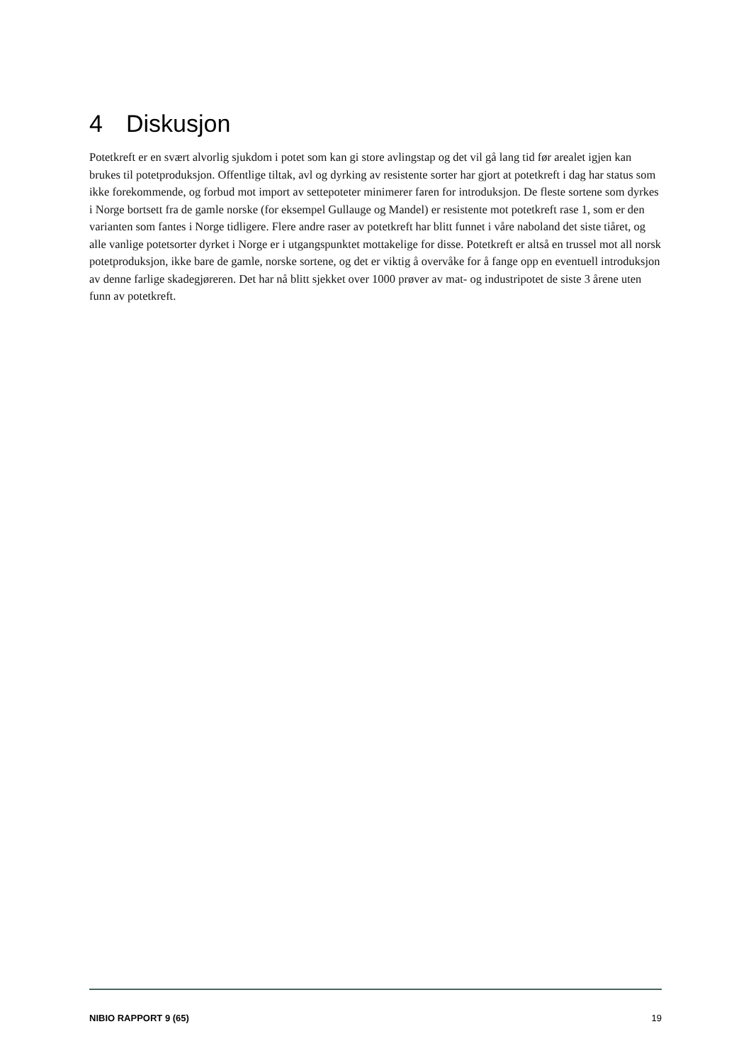4 Diskusjon
Potetkreft er en svært alvorlig sjukdom i potet som kan gi store avlingstap og det vil gå lang tid før arealet igjen kan brukes til potetproduksjon. Offentlige tiltak, avl og dyrking av resistente sorter har gjort at potetkreft i dag har status som ikke forekommende, og forbud mot import av settepoteter minimerer faren for introduksjon. De fleste sortene som dyrkes i Norge bortsett fra de gamle norske (for eksempel Gullauge og Mandel) er resistente mot potetkreft rase 1, som er den varianten som fantes i Norge tidligere. Flere andre raser av potetkreft har blitt funnet i våre naboland det siste tiåret, og alle vanlige potetsorter dyrket i Norge er i utgangspunktet mottakelige for disse. Potetkreft er altså en trussel mot all norsk potetproduksjon, ikke bare de gamle, norske sortene, og det er viktig å overvåke for å fange opp en eventuell introduksjon av denne farlige skadegjøreren. Det har nå blitt sjekket over 1000 prøver av mat- og industripotet de siste 3 årene uten funn av potetkreft.
NIBIO RAPPORT 9 (65) 19